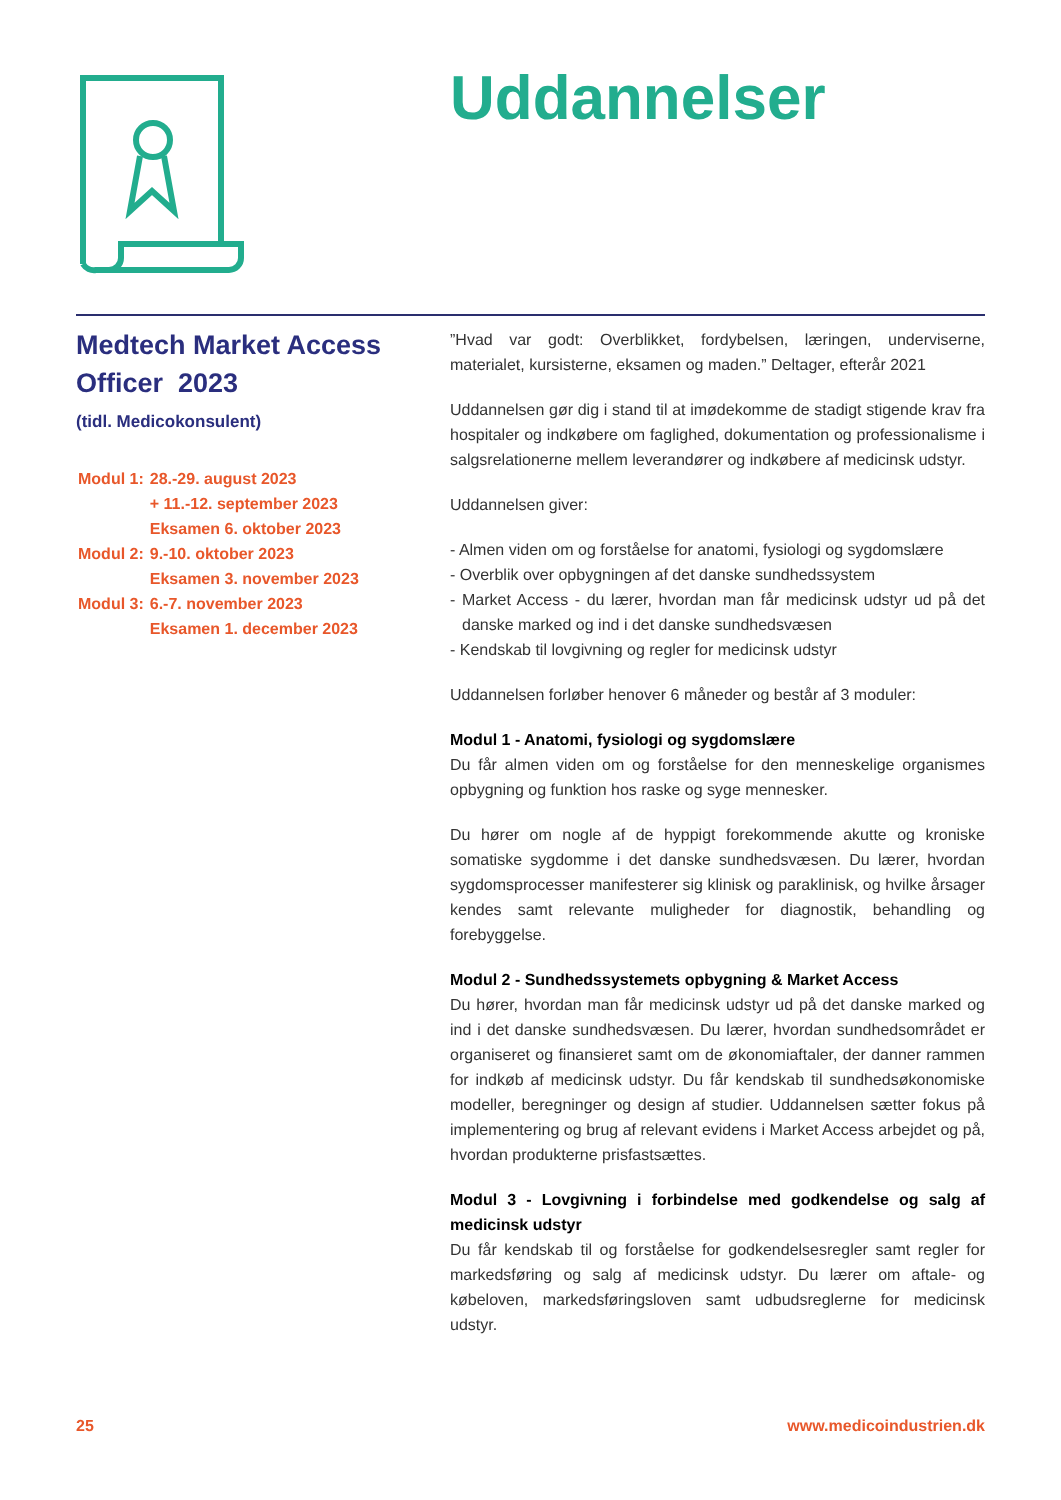Uddannelser
Medtech Market Access Officer 2023
(tidl. Medicokonsulent)
| Modul 1: | 28.-29. august 2023 + 11.-12. september 2023 Eksamen 6. oktober 2023 |
| Modul 2: | 9.-10. oktober 2023 Eksamen 3. november 2023 |
| Modul 3: | 6.-7. november 2023 Eksamen 1. december 2023 |
”Hvad var godt: Overblikket, fordybelsen, læringen, underviserne, materialet, kursisterne, eksamen og maden.” Deltager, efterår 2021
Uddannelsen gør dig i stand til at imødekomme de stadigt stigende krav fra hospitaler og indkøbere om faglighed, dokumentation og professionalisme i salgsrelationerne mellem leverandører og indkøbere af medicinsk udstyr.
Uddannelsen giver:
- Almen viden om og forståelse for anatomi, fysiologi og sygdomslære
- Overblik over opbygningen af det danske sundhedssystem
- Market Access - du lærer, hvordan man får medicinsk udstyr ud på det danske marked og ind i det danske sundhedsvæsen
- Kendskab til lovgivning og regler for medicinsk udstyr
Uddannelsen forløber henover 6 måneder og består af 3 moduler:
Modul 1 - Anatomi, fysiologi og sygdomslære
Du får almen viden om og forståelse for den menneskelige organismes opbygning og funktion hos raske og syge mennesker.
Du hører om nogle af de hyppigt forekommende akutte og kroniske somatiske sygdomme i det danske sundhedsvæsen. Du lærer, hvordan sygdomsprocesser manifesterer sig klinisk og paraklinisk, og hvilke årsager kendes samt relevante muligheder for diagnostik, behandling og forebyggelse.
Modul 2 - Sundhedssystemets opbygning & Market Access
Du hører, hvordan man får medicinsk udstyr ud på det danske marked og ind i det danske sundhedsvæsen. Du lærer, hvordan sundhedsområdet er organiseret og finansieret samt om de økonomiaftaler, der danner rammen for indkøb af medicinsk udstyr. Du får kendskab til sundhedsøkonomiske modeller, beregninger og design af studier. Uddannelsen sætter fokus på implementering og brug af relevant evidens i Market Access arbejdet og på, hvordan produkterne prisfastsættes.
Modul 3 - Lovgivning i forbindelse med godkendelse og salg af medicinsk udstyr
Du får kendskab til og forståelse for godkendelsesregler samt regler for markedsføring og salg af medicinsk udstyr. Du lærer om aftale- og købeloven, markedsføringsloven samt udbudsreglerne for medicinsk udstyr.
25 www.medicoindustrien.dk